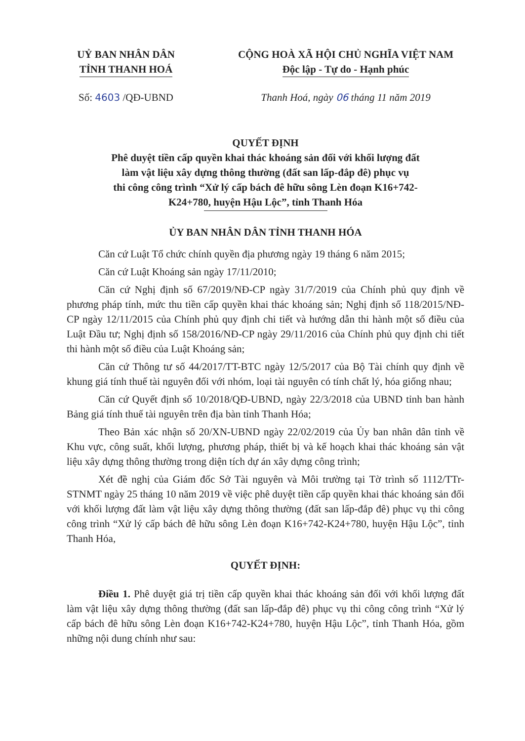UỶ BAN NHÂN DÂN
TỈNH THANH HOÁ
CỘNG HOÀ XÃ HỘI CHỦ NGHĨA VIỆT NAM
Độc lập - Tự do - Hạnh phúc
Số: 4603 /QĐ-UBND Thanh Hoá, ngày 06 tháng 11 năm 2019
QUYẾT ĐỊNH
Phê duyệt tiền cấp quyền khai thác khoáng sản đối với khối lượng đất
làm vật liệu xây dựng thông thường (đất san lấp-đắp đê) phục vụ
thi công công trình “Xử lý cấp bách đê hữu sông Lèn đoạn K16+742-
K24+780, huyện Hậu Lộc”, tỉnh Thanh Hóa
ỦY BAN NHÂN DÂN TỈNH THANH HÓA
Căn cứ Luật Tổ chức chính quyền địa phương ngày 19 tháng 6 năm 2015;
Căn cứ Luật Khoáng sản ngày 17/11/2010;
Căn cứ Nghị định số 67/2019/NĐ-CP ngày 31/7/2019 của Chính phủ quy định về phương pháp tính, mức thu tiền cấp quyền khai thác khoáng sản; Nghị định số 118/2015/NĐ-CP ngày 12/11/2015 của Chính phủ quy định chi tiết và hướng dẫn thi hành một số điều của Luật Đầu tư; Nghị định số 158/2016/NĐ-CP ngày 29/11/2016 của Chính phủ quy định chi tiết thi hành một số điều của Luật Khoáng sản;
Căn cứ Thông tư số 44/2017/TT-BTC ngày 12/5/2017 của Bộ Tài chính quy định về khung giá tính thuế tài nguyên đối với nhóm, loại tài nguyên có tính chất lý, hóa giống nhau;
Căn cứ Quyết định số 10/2018/QĐ-UBND, ngày 22/3/2018 của UBND tỉnh ban hành Bảng giá tính thuế tài nguyên trên địa bàn tỉnh Thanh Hóa;
Theo Bản xác nhận số 20/XN-UBND ngày 22/02/2019 của Ủy ban nhân dân tỉnh về Khu vực, công suất, khối lượng, phương pháp, thiết bị và kế hoạch khai thác khoáng sản vật liệu xây dựng thông thường trong diện tích dự án xây dựng công trình;
Xét đề nghị của Giám đốc Sở Tài nguyên và Môi trường tại Tờ trình số 1112/TTr-STNMT ngày 25 tháng 10 năm 2019 về việc phê duyệt tiền cấp quyền khai thác khoáng sản đối với khối lượng đất làm vật liệu xây dựng thông thường (đất san lấp-đắp đê) phục vụ thi công công trình “Xử lý cấp bách đê hữu sông Lèn đoạn K16+742-K24+780, huyện Hậu Lộc”, tỉnh Thanh Hóa,
QUYẾT ĐỊNH:
Điều 1. Phê duyệt giá trị tiền cấp quyền khai thác khoáng sản đối với khối lượng đất làm vật liệu xây dựng thông thường (đất san lấp-đắp đê) phục vụ thi công công trình “Xử lý cấp bách đê hữu sông Lèn đoạn K16+742-K24+780, huyện Hậu Lộc”, tỉnh Thanh Hóa, gồm những nội dung chính như sau: